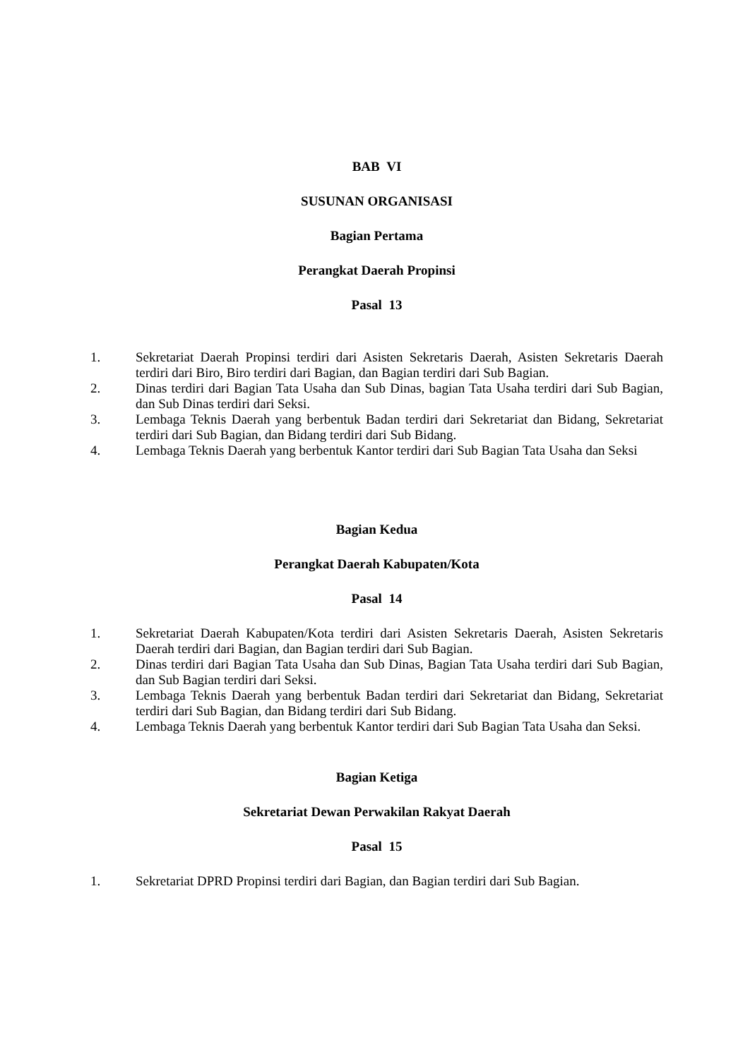BAB VI
SUSUNAN ORGANISASI
Bagian Pertama
Perangkat Daerah Propinsi
Pasal 13
1. Sekretariat Daerah Propinsi terdiri dari Asisten Sekretaris Daerah, Asisten Sekretaris Daerah terdiri dari Biro, Biro terdiri dari Bagian, dan Bagian terdiri dari Sub Bagian.
2. Dinas terdiri dari Bagian Tata Usaha dan Sub Dinas, bagian Tata Usaha terdiri dari Sub Bagian, dan Sub Dinas terdiri dari Seksi.
3. Lembaga Teknis Daerah yang berbentuk Badan terdiri dari Sekretariat dan Bidang, Sekretariat terdiri dari Sub Bagian, dan Bidang terdiri dari Sub Bidang.
4. Lembaga Teknis Daerah yang berbentuk Kantor terdiri dari Sub Bagian Tata Usaha dan Seksi
Bagian Kedua
Perangkat Daerah Kabupaten/Kota
Pasal 14
1. Sekretariat Daerah Kabupaten/Kota terdiri dari Asisten Sekretaris Daerah, Asisten Sekretaris Daerah terdiri dari Bagian, dan Bagian terdiri dari Sub Bagian.
2. Dinas terdiri dari Bagian Tata Usaha dan Sub Dinas, Bagian Tata Usaha terdiri dari Sub Bagian, dan Sub Bagian terdiri dari Seksi.
3. Lembaga Teknis Daerah yang berbentuk Badan terdiri dari Sekretariat dan Bidang, Sekretariat terdiri dari Sub Bagian, dan Bidang terdiri dari Sub Bidang.
4. Lembaga Teknis Daerah yang berbentuk Kantor terdiri dari Sub Bagian Tata Usaha dan Seksi.
Bagian Ketiga
Sekretariat Dewan Perwakilan Rakyat Daerah
Pasal 15
1. Sekretariat DPRD Propinsi terdiri dari Bagian, dan Bagian terdiri dari Sub Bagian.